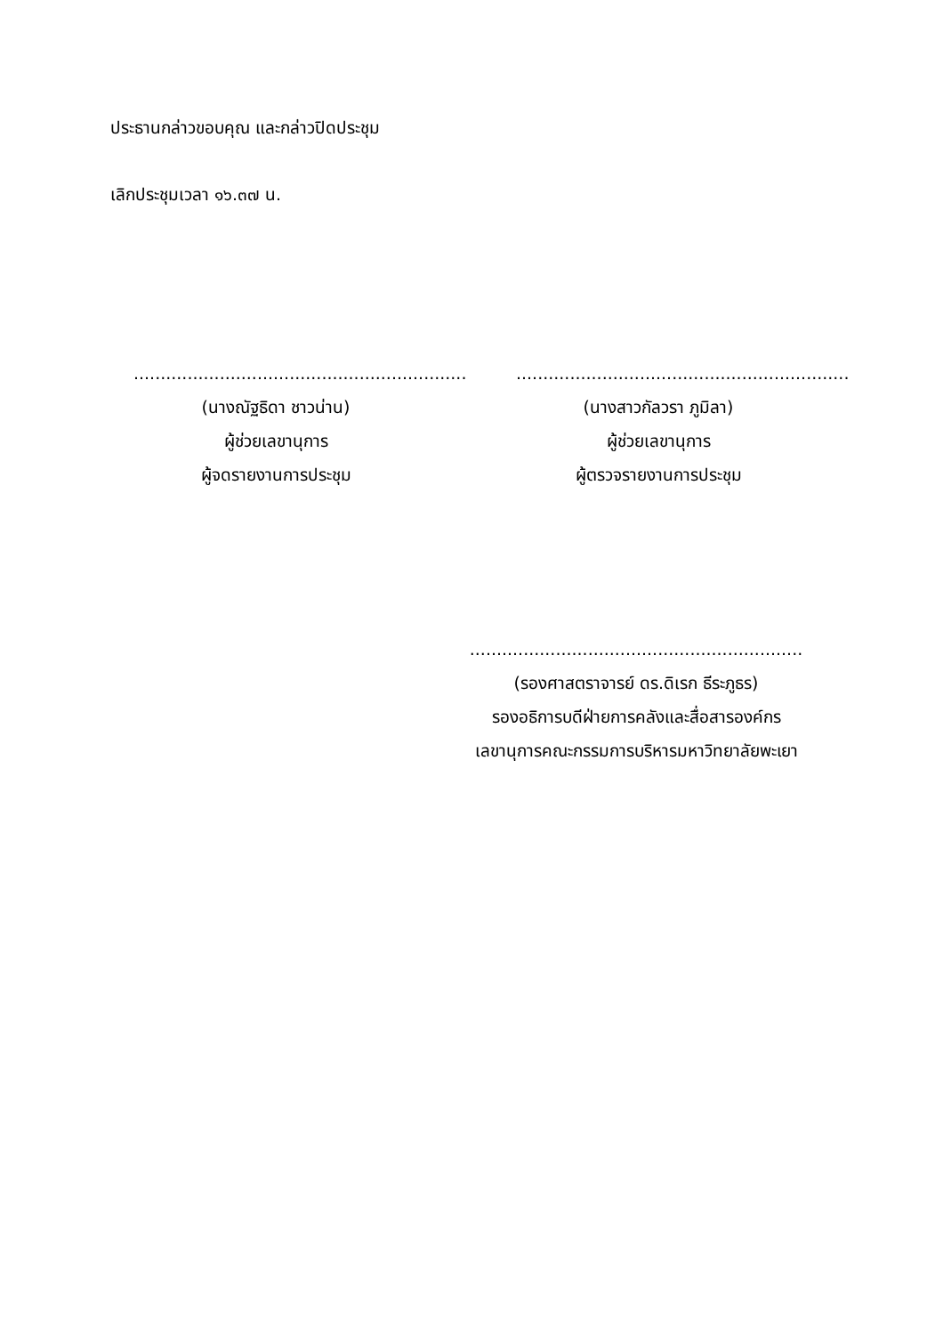ประธานกล่าวขอบคุณ และกล่าวปิดประชุม
เลิกประชุมเวลา ๑๖.๓๗ น.
..............................................................
(นางณัฐธิดา ชาวน่าน)
ผู้ช่วยเลขานุการ
ผู้จดรายงานการประชุม
..............................................................
(นางสาวกัลวรา ภูมิลา)
ผู้ช่วยเลขานุการ
ผู้ตรวจรายงานการประชุม
..............................................................
(รองศาสตราจารย์ ดร.ดิเรก ธีระภูธร)
รองอธิการบดีฝ่ายการคลังและสื่อสารองค์กร
เลขานุการคณะกรรมการบริหารมหาวิทยาลัยพะเยา